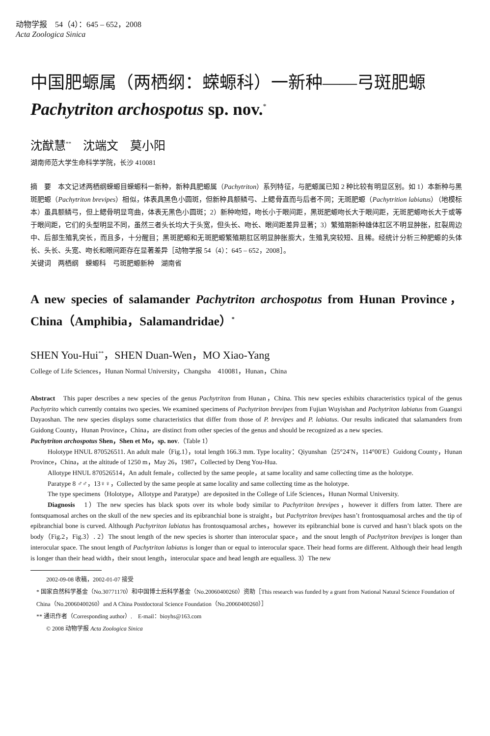动物学报　54（4）：645 – 652，2008
Acta Zoologica Sinica
中国肥螈属（两栖纲：蝾螈科）一新种——弓斑肥螈 Pachytriton archospotus sp. nov.<sup>*</sup>
沈猷慧<sup>**</sup>　沈端文　莫小阳
湖南师范大学生命科学学院，长沙 410081
摘　要　本文记述两栖纲蝾螈目蝾螈科一新种，新种具肥螈属（Pachytriton）系列特征，与肥螈属已知 2 种比较有明显区别。如 1）本新种与黑斑肥螈（Pachytriton brevipes）相似，体表具黑色小圆斑，但新种具额鳞弓、上鳃骨直而与后者不同；无斑肥螈（Pachytrition labiatus）（地模标本）虽具额鳞弓，但上鳃骨明显弯曲，体表无黑色小圆斑；2）新种吻短，吻长小于眼间距，黑斑肥螈吻长大于眼间距，无斑肥螈吻长大于或等于眼间距，它们的头型明显不同，虽然三者头长均大于头宽，但头长、吻长、眼间距差异显著；3）繁殖期新种雄体肛区不明显肿胀，肛裂周边中、后部生殖乳突长，而且多，十分醒目；黑斑肥螈和无斑肥螈繁殖期肛区明显肿胀膨大，生殖乳突较短、且稀。经统计分析三种肥螈的头体长、头长、头宽、吻长和眼间距存在显著差异［动物学报 54（4）：645 – 652，2008］。
关键词　两栖纲　蝾螈科　弓斑肥螈新种　湖南省
A new species of salamander Pachytriton archospotus from Hunan Province，China（Amphibia，Salamandridae）<sup>*</sup>
SHEN You-Hui<sup>**</sup>，SHEN Duan-Wen，MO Xiao-Yang
College of Life Sciences，Hunan Normal University，Changsha　410081，Hunan，China
Abstract　This paper describes a new species of the genus Pachytriton from Hunan，China. This new species exhibits characteristics typical of the genus Pachytrito which currently contains two species. We examined specimens of Pachytriton brevipes from Fujian Wuyishan and Pachytriton labiatus from Guangxi Dayaoshan. The new species displays some characteristics that differ from those of P. brevipes and P. labiatus. Our results indicated that salamanders from Guidong County，Hunan Province，China，are distinct from other species of the genus and should be recognized as a new species.
Pachytriton archospotus Shen，Shen et Mo，sp. nov.（Table 1）
Holotype HNUL 870526511. An adult male（Fig.1），total length 166.3 mm. Type locality：Qiyunshan（25°24′N，114°00′E）Guidong County，Hunan Province，China，at the altitude of 1250 m，May 26，1987，Collected by Deng You-Hua.
Allotype HNUL 870526514，An adult female，collected by the same people，at same locality and same collecting time as the holotype.
Paratype 8 ♂♂，13♀♀，Collected by the same people at same locality and same collecting time as the holotype.
The type specimens（Holotype，Allotype and Paratype）are deposited in the College of Life Sciences，Hunan Normal University.
Diagnosis　1）The new species has black spots over its whole body similar to Pachytriton brevipes，however it differs from latter. There are fontsquamosal arches on the skull of the new species and its epibranchial bone is straight，but Pachytriton brevipes hasn’t frontosquamosal arches and the tip of epibranchial bone is curved. Although Pachytriton labiatus has frontosquamosal arches，however its epibranchial bone is curved and hasn’t black spots on the body（Fig.2，Fig.3）. 2）The snout length of the new species is shorter than interocular space，and the snout length of Pachytriton brevipes is longer than interocular space. The snout length of Pachytriton labiatus is longer than or equal to interocular space. Their head forms are different. Although their head length is longer than their head width，their snout length，interocular space and head length are equalless. 3）The new
2002-09-08 收稿，2002-01-07 接受
* 国家自然科学基金（No.30771170）和中国博士后科学基金（No.20060400260）资助［This research was funded by a grant from National Natural Science Foundation of China（No.20060400260）and A China Postdoctoral Science Foundation（No.20060400260）］
** 通讯作者（Corresponding author）.　E-mail：bioyhs@163.com
© 2008 动物学报 Acta Zoologica Sinica